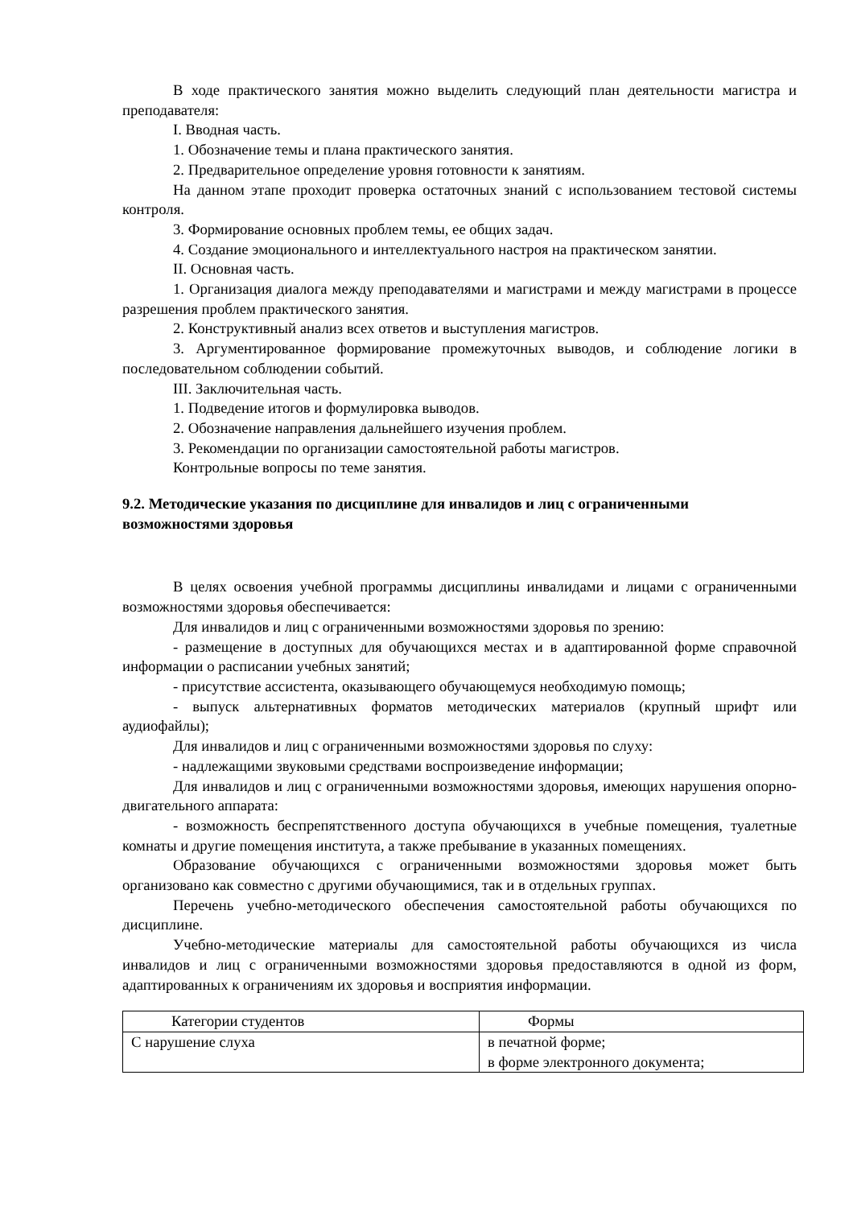В ходе практического занятия можно выделить следующий план деятельности магистра и преподавателя:
I. Вводная часть.
1. Обозначение темы и плана практического занятия.
2. Предварительное определение уровня готовности к занятиям.
На данном этапе проходит проверка остаточных знаний с использованием тестовой системы контроля.
3. Формирование основных проблем темы, ее общих задач.
4. Создание эмоционального и интеллектуального настроя на практическом занятии.
II. Основная часть.
1. Организация диалога между преподавателями и магистрами и между магистрами в процессе разрешения проблем практического занятия.
2. Конструктивный анализ всех ответов и выступления магистров.
3. Аргументированное формирование промежуточных выводов, и соблюдение логики в последовательном соблюдении событий.
III. Заключительная часть.
1. Подведение итогов и формулировка выводов.
2. Обозначение направления дальнейшего изучения проблем.
3. Рекомендации по организации самостоятельной работы магистров.
Контрольные вопросы по теме занятия.
9.2. Методические указания по дисциплине для инвалидов и лиц с ограниченными возможностями здоровья
В целях освоения учебной программы дисциплины инвалидами и лицами с ограниченными возможностями здоровья обеспечивается:
Для инвалидов и лиц с ограниченными возможностями здоровья по зрению:
- размещение в доступных для обучающихся местах и в адаптированной форме справочной информации о расписании учебных занятий;
- присутствие ассистента, оказывающего обучающемуся необходимую помощь;
- выпуск альтернативных форматов методических материалов (крупный шрифт или аудиофайлы);
Для инвалидов и лиц с ограниченными возможностями здоровья по слуху:
- надлежащими звуковыми средствами воспроизведение информации;
Для инвалидов и лиц с ограниченными возможностями здоровья, имеющих нарушения опорно-двигательного аппарата:
- возможность беспрепятственного доступа обучающихся в учебные помещения, туалетные комнаты и другие помещения института, а также пребывание в указанных помещениях.
Образование обучающихся с ограниченными возможностями здоровья может быть организовано как совместно с другими обучающимися, так и в отдельных группах.
Перечень учебно-методического обеспечения самостоятельной работы обучающихся по дисциплине.
Учебно-методические материалы для самостоятельной работы обучающихся из числа инвалидов и лиц с ограниченными возможностями здоровья предоставляются в одной из форм, адаптированных к ограничениям их здоровья и восприятия информации.
| Категории студентов | Формы |
| С нарушение слуха | в печатной форме; в форме электронного документа; |